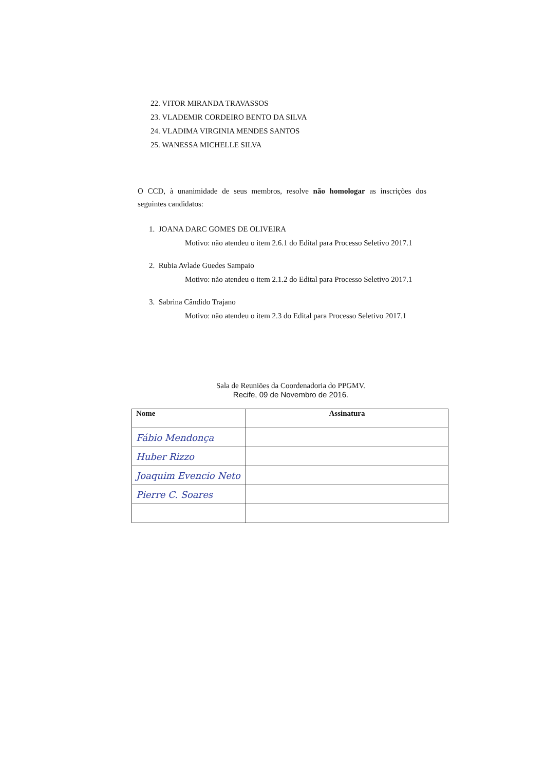22. VITOR MIRANDA TRAVASSOS
23. VLADEMIR CORDEIRO BENTO DA SILVA
24. VLADIMA VIRGINIA MENDES SANTOS
25. WANESSA MICHELLE SILVA
O CCD, à unanimidade de seus membros, resolve não homologar as inscrições dos seguintes candidatos:
1. JOANA DARC GOMES DE OLIVEIRA
Motivo: não atendeu o item 2.6.1 do Edital para Processo Seletivo 2017.1
2. Rubia Avlade Guedes Sampaio
Motivo: não atendeu o item 2.1.2 do Edital para Processo Seletivo 2017.1
3. Sabrina Cândido Trajano
Motivo: não atendeu o item 2.3 do Edital para Processo Seletivo 2017.1
Sala de Reuniões da Coordenadoria do PPGMV.
Recife, 09 de Novembro de 2016.
| Nome | Assinatura |
| --- | --- |
| Fábio Mendonça | |
| Huber Rizzo | |
| Joaquim Evencio Neto | |
| Pierre C. Soares | |